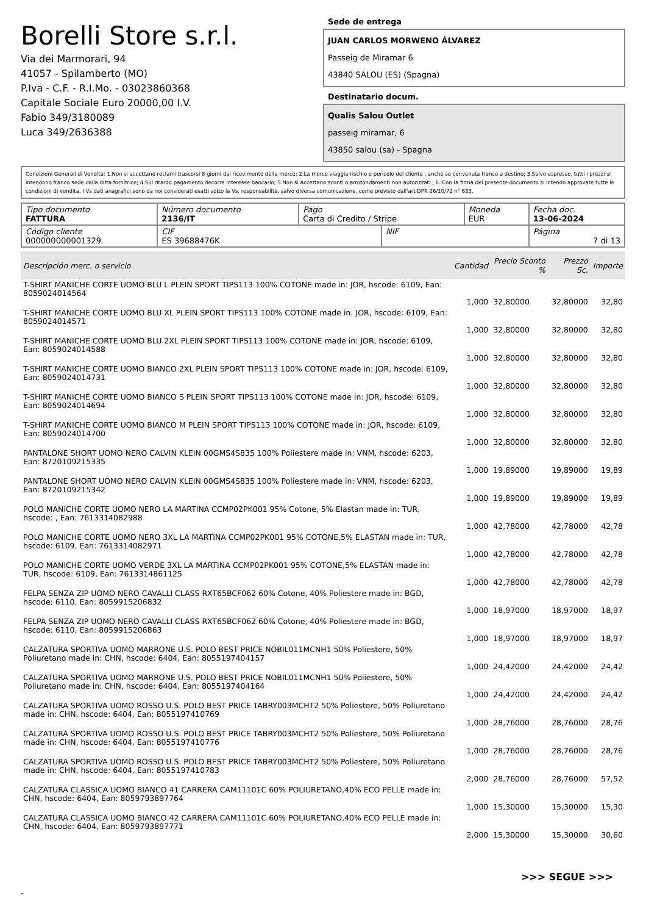Borelli Store s.r.l.
Via dei Marmorari, 94
41057 - Spilamberto (MO)
P.Iva - C.F. - R.I.Mo. - 03023860368
Capitale Sociale Euro 20000,00 I.V.
Fabio 349/3180089
Luca 349/2636388
Sede de entrega
JUAN CARLOS MORWENO ÁLVAREZ
Passeig de Miramar 6
43840 SALOU (ES) (Spagna)
Destinatario docum.
Qualis Salou Outlet
passeig miramar, 6
43850 salou (sa) - Spagna
Condizioni Generali di Vendita: 1.Non si accettano reclami trascorsi 8 giorni dal ricevimento della merce; 2.La merce viaggia rischio e pericolo del cliente , anche se convenuta franco a destino; 3.Salvo espresso, tutti i prezzi si intendono franco sede dalla ditta fornitrice; 4.Sul ritardo pagamento decorre interesse bancario; 5.Non si Accettano sconti o arrotondamenti non autorizzati ; 6. Con la firma del presente documento si intendo approvate tutte le condizioni di vendita. I Vs dati anagrafici sono da noi considerati esatti sotto la Vs. responsabilità, salvo diversa comunicazione, come previsto dall'art DPR 26/10/72 n° 633.
| Tipo documento FATTURA | Número documento 2136/IT | Pago Carta di Credito / Stripe | | Moneda EUR | Fecha doc. 13-06-2024 |
| Código cliente 000000000001329 | CIF ES 39688476K | | NIF | | Página 7 di 13 |
| Descripción merc. o servicio | Cantidad | Precio Sconto % | Prezzo Sc. | Importe |
| --- | --- | --- | --- | --- |
| T-SHIRT MANICHE CORTE UOMO BLU L PLEIN SPORT TIPS113 100% COTONE made in: JOR, hscode: 6109, Ean: 8059024014564 | 1,000 | 32,80000 | 32,80000 | 32,80 |
| T-SHIRT MANICHE CORTE UOMO BLU XL PLEIN SPORT TIPS113 100% COTONE made in: JOR, hscode: 6109, Ean: 8059024014571 | 1,000 | 32,80000 | 32,80000 | 32,80 |
| T-SHIRT MANICHE CORTE UOMO BLU 2XL PLEIN SPORT TIPS113 100% COTONE made in: JOR, hscode: 6109, Ean: 8059024014588 | 1,000 | 32,80000 | 32,80000 | 32,80 |
| T-SHIRT MANICHE CORTE UOMO BIANCO 2XL PLEIN SPORT TIPS113 100% COTONE made in: JOR, hscode: 6109, Ean: 8059024014731 | 1,000 | 32,80000 | 32,80000 | 32,80 |
| T-SHIRT MANICHE CORTE UOMO BIANCO S PLEIN SPORT TIPS113 100% COTONE made in: JOR, hscode: 6109, Ean: 8059024014694 | 1,000 | 32,80000 | 32,80000 | 32,80 |
| T-SHIRT MANICHE CORTE UOMO BIANCO M PLEIN SPORT TIPS113 100% COTONE made in: JOR, hscode: 6109, Ean: 8059024014700 | 1,000 | 32,80000 | 32,80000 | 32,80 |
| PANTALONE SHORT UOMO NERO CALVIN KLEIN 00GMS4S835 100% Poliestere made in: VNM, hscode: 6203, Ean: 8720109215335 | 1,000 | 19,89000 | 19,89000 | 19,89 |
| PANTALONE SHORT UOMO NERO CALVIN KLEIN 00GMS4S835 100% Poliestere made in: VNM, hscode: 6203, Ean: 8720109215342 | 1,000 | 19,89000 | 19,89000 | 19,89 |
| POLO MANICHE CORTE UOMO NERO LA MARTINA CCMP02PK001 95% Cotone, 5% Elastan made in: TUR, hscode: , Ean: 7613314082988 | 1,000 | 42,78000 | 42,78000 | 42,78 |
| POLO MANICHE CORTE UOMO NERO 3XL LA MARTINA CCMP02PK001 95% COTONE,5% ELASTAN made in: TUR, hscode: 6109, Ean: 7613314082971 | 1,000 | 42,78000 | 42,78000 | 42,78 |
| POLO MANICHE CORTE UOMO VERDE 3XL LA MARTINA CCMP02PK001 95% COTONE,5% ELASTAN made in: TUR, hscode: 6109, Ean: 7613314861125 | 1,000 | 42,78000 | 42,78000 | 42,78 |
| FELPA SENZA ZIP UOMO NERO CAVALLI CLASS RXT65BCF062 60% Cotone, 40% Poliestere made in: BGD, hscode: 6110, Ean: 8059915206832 | 1,000 | 18,97000 | 18,97000 | 18,97 |
| FELPA SENZA ZIP UOMO NERO CAVALLI CLASS RXT65BCF062 60% Cotone, 40% Poliestere made in: BGD, hscode: 6110, Ean: 8059915206863 | 1,000 | 18,97000 | 18,97000 | 18,97 |
| CALZATURA SPORTIVA UOMO MARRONE U.S. POLO BEST PRICE NOBIL011MCNH1 50% Poliestere, 50% Poliuretano made in: CHN, hscode: 6404, Ean: 8055197404157 | 1,000 | 24,42000 | 24,42000 | 24,42 |
| CALZATURA SPORTIVA UOMO MARRONE U.S. POLO BEST PRICE NOBIL011MCNH1 50% Poliestere, 50% Poliuretano made in: CHN, hscode: 6404, Ean: 8055197404164 | 1,000 | 24,42000 | 24,42000 | 24,42 |
| CALZATURA SPORTIVA UOMO ROSSO U.S. POLO BEST PRICE TABRY003MCHT2 50% Poliestere, 50% Poliuretano made in: CHN, hscode: 6404, Ean: 8055197410769 | 1,000 | 28,76000 | 28,76000 | 28,76 |
| CALZATURA SPORTIVA UOMO ROSSO U.S. POLO BEST PRICE TABRY003MCHT2 50% Poliestere, 50% Poliuretano made in: CHN, hscode: 6404, Ean: 8055197410776 | 1,000 | 28,76000 | 28,76000 | 28,76 |
| CALZATURA SPORTIVA UOMO ROSSO U.S. POLO BEST PRICE TABRY003MCHT2 50% Poliestere, 50% Poliuretano made in: CHN, hscode: 6404, Ean: 8055197410783 | 2,000 | 28,76000 | 28,76000 | 57,52 |
| CALZATURA CLASSICA UOMO BIANCO 41 CARRERA CAM11101C 60% POLIURETANO,40% ECO PELLE made in: CHN, hscode: 6404, Ean: 8059793897764 | 1,000 | 15,30000 | 15,30000 | 15,30 |
| CALZATURA CLASSICA UOMO BIANCO 42 CARRERA CAM11101C 60% POLIURETANO,40% ECO PELLE made in: CHN, hscode: 6404, Ean: 8059793897771 | 2,000 | 15,30000 | 15,30000 | 30,60 |
>>> SEGUE >>>
-